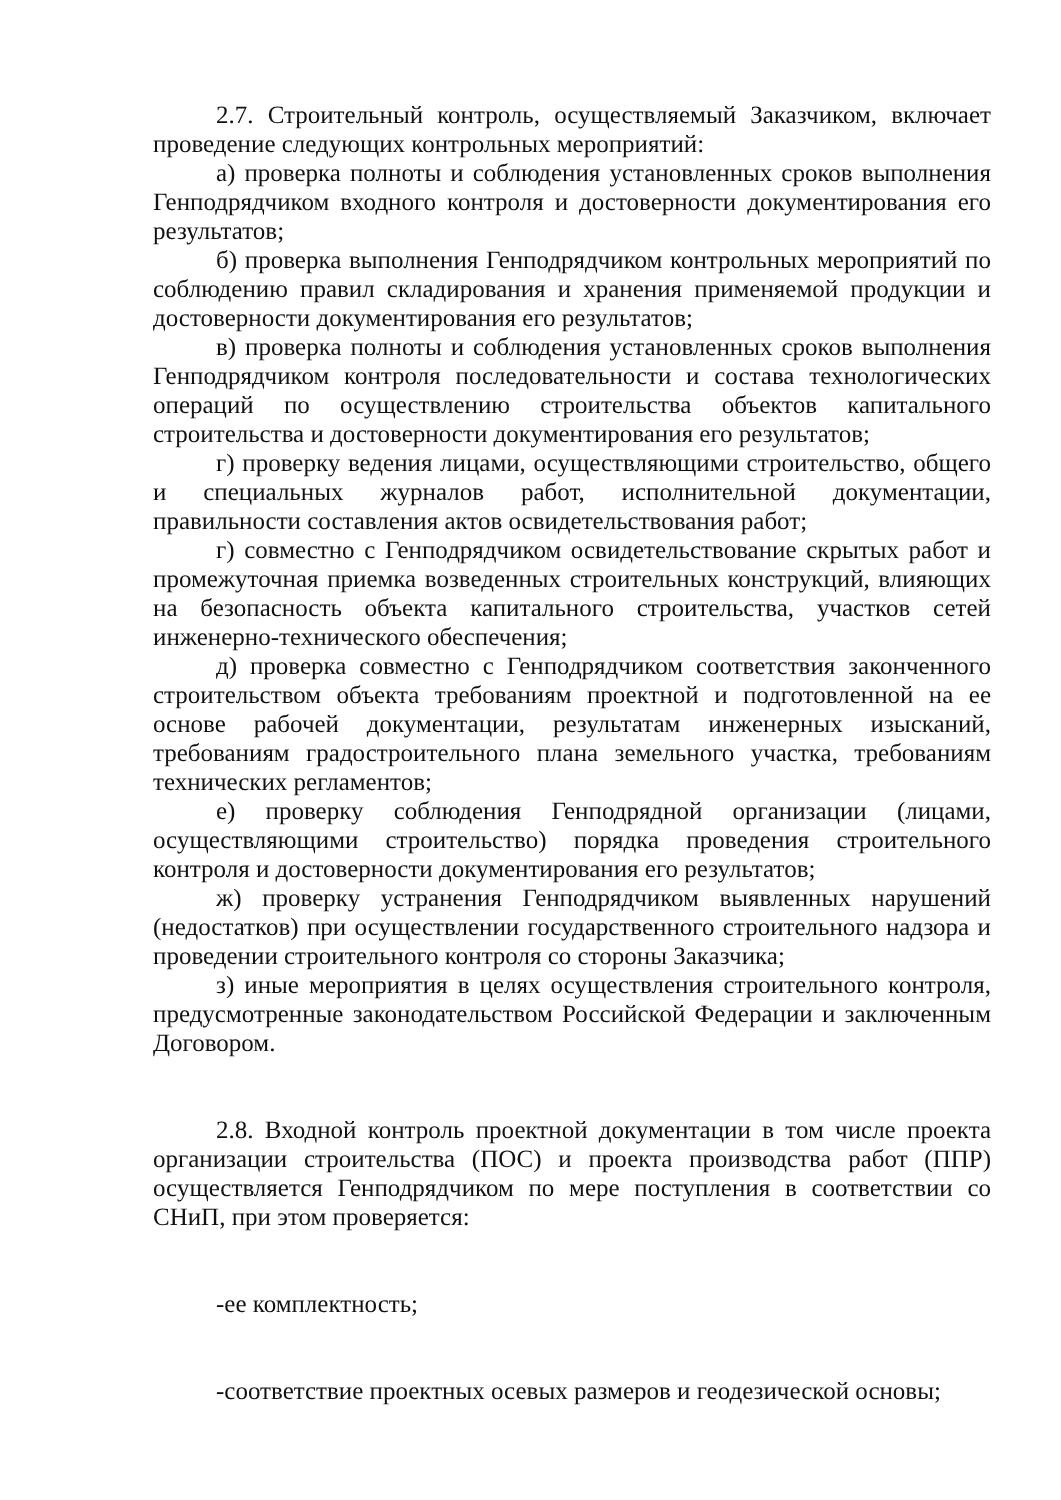2.7. Строительный контроль, осуществляемый Заказчиком, включает проведение следующих контрольных мероприятий:
а) проверка полноты и соблюдения установленных сроков выполнения Генподрядчиком входного контроля и достоверности документирования его результатов;
б) проверка выполнения Генподрядчиком контрольных мероприятий по соблюдению правил складирования и хранения применяемой продукции и достоверности документирования его результатов;
в) проверка полноты и соблюдения установленных сроков выполнения Генподрядчиком контроля последовательности и состава технологических операций по осуществлению строительства объектов капитального строительства и достоверности документирования его результатов;
г) проверку ведения лицами, осуществляющими строительство, общего и специальных журналов работ, исполнительной документации, правильности составления актов освидетельствования работ;
г) совместно с Генподрядчиком освидетельствование скрытых работ и промежуточная приемка возведенных строительных конструкций, влияющих на безопасность объекта капитального строительства, участков сетей инженерно-технического обеспечения;
д) проверка совместно с Генподрядчиком соответствия законченного строительством объекта требованиям проектной и подготовленной на ее основе рабочей документации, результатам инженерных изысканий, требованиям градостроительного плана земельного участка, требованиям технических регламентов;
е) проверку соблюдения Генподрядной организации (лицами, осуществляющими строительство) порядка проведения строительного контроля и достоверности документирования его результатов;
ж) проверку устранения Генподрядчиком выявленных нарушений (недостатков) при осуществлении государственного строительного надзора и проведении строительного контроля со стороны Заказчика;
з) иные мероприятия в целях осуществления строительного контроля, предусмотренные законодательством Российской Федерации и заключенным Договором.
2.8. Входной контроль проектной документации в том числе проекта организации строительства (ПОС) и проекта производства работ (ППР) осуществляется Генподрядчиком по мере поступления в соответствии со СНиП, при этом проверяется:
-ее комплектность;
-соответствие проектных осевых размеров и геодезической основы;